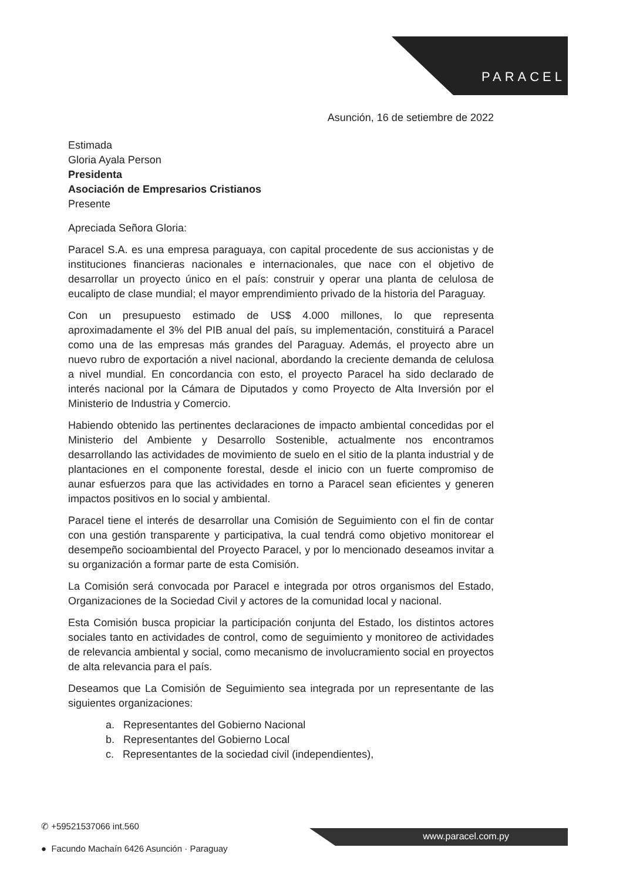PARACEL
Asunción, 16 de setiembre de 2022
Estimada
Gloria Ayala Person
Presidenta
Asociación de Empresarios Cristianos
Presente
Apreciada Señora Gloria:
Paracel S.A. es una empresa paraguaya, con capital procedente de sus accionistas y de instituciones financieras nacionales e internacionales, que nace con el objetivo de desarrollar un proyecto único en el país: construir y operar una planta de celulosa de eucalipto de clase mundial; el mayor emprendimiento privado de la historia del Paraguay.
Con un presupuesto estimado de US$ 4.000 millones, lo que representa aproximadamente el 3% del PIB anual del país, su implementación, constituirá a Paracel como una de las empresas más grandes del Paraguay. Además, el proyecto abre un nuevo rubro de exportación a nivel nacional, abordando la creciente demanda de celulosa a nivel mundial. En concordancia con esto, el proyecto Paracel ha sido declarado de interés nacional por la Cámara de Diputados y como Proyecto de Alta Inversión por el Ministerio de Industria y Comercio.
Habiendo obtenido las pertinentes declaraciones de impacto ambiental concedidas por el Ministerio del Ambiente y Desarrollo Sostenible, actualmente nos encontramos desarrollando las actividades de movimiento de suelo en el sitio de la planta industrial y de plantaciones en el componente forestal, desde el inicio con un fuerte compromiso de aunar esfuerzos para que las actividades en torno a Paracel sean eficientes y generen impactos positivos en lo social y ambiental.
Paracel tiene el interés de desarrollar una Comisión de Seguimiento con el fin de contar con una gestión transparente y participativa, la cual tendrá como objetivo monitorear el desempeño socioambiental del Proyecto Paracel, y por lo mencionado deseamos invitar a su organización a formar parte de esta Comisión.
La Comisión será convocada por Paracel e integrada por otros organismos del Estado, Organizaciones de la Sociedad Civil y actores de la comunidad local y nacional.
Esta Comisión busca propiciar la participación conjunta del Estado, los distintos actores sociales tanto en actividades de control, como de seguimiento y monitoreo de actividades de relevancia ambiental y social, como mecanismo de involucramiento social en proyectos de alta relevancia para el país.
Deseamos que La Comisión de Seguimiento sea integrada por un representante de las siguientes organizaciones:
a. Representantes del Gobierno Nacional
b. Representantes del Gobierno Local
c. Representantes de la sociedad civil (independientes),
✆ +59521537066 int.560
● Facundo Machaín 6426 Asunción · Paraguay
www.paracel.com.py